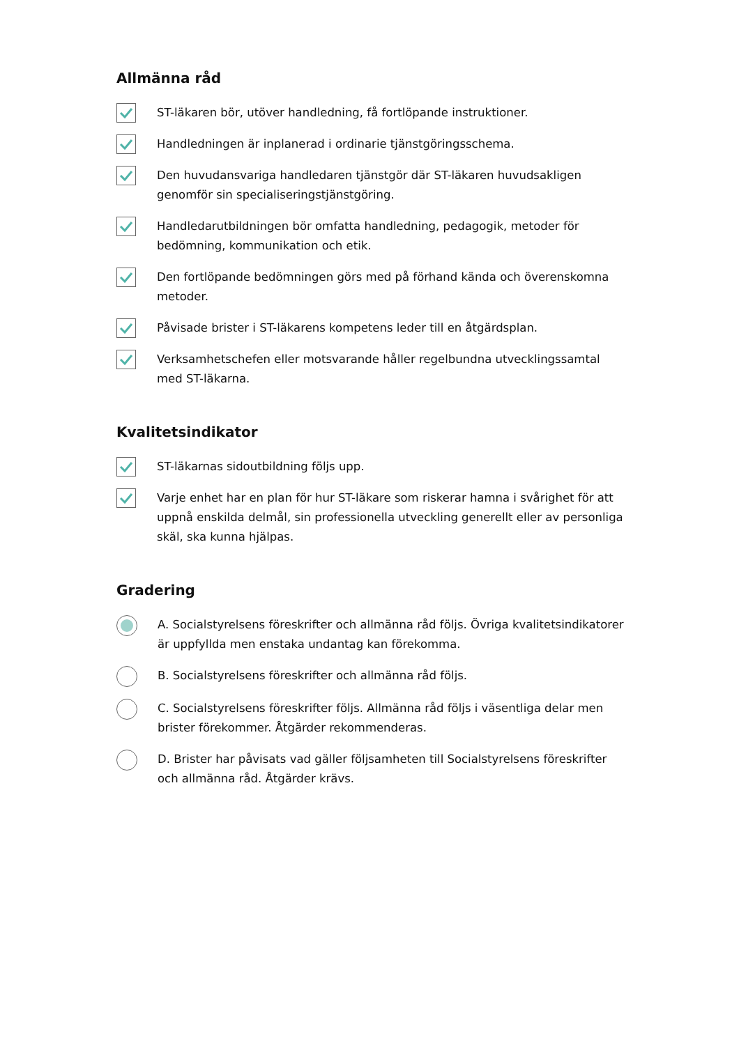Allmänna råd
ST-läkaren bör, utöver handledning, få fortlöpande instruktioner.
Handledningen är inplanerad i ordinarie tjänstgöringsschema.
Den huvudansvariga handledaren tjänstgör där ST-läkaren huvudsakligen genomför sin specialiseringstjänstgöring.
Handledarutbildningen bör omfatta handledning, pedagogik, metoder för bedömning, kommunikation och etik.
Den fortlöpande bedömningen görs med på förhand kända och överenskomna metoder.
Påvisade brister i ST-läkarens kompetens leder till en åtgärdsplan.
Verksamhetschefen eller motsvarande håller regelbundna utvecklingssamtal med ST-läkarna.
Kvalitetsindikator
ST-läkarnas sidoutbildning följs upp.
Varje enhet har en plan för hur ST-läkare som riskerar hamna i svårighet för att uppnå enskilda delmål, sin professionella utveckling generellt eller av personliga skäl, ska kunna hjälpas.
Gradering
A. Socialstyrelsens föreskrifter och allmänna råd följs. Övriga kvalitetsindikatorer är uppfyllda men enstaka undantag kan förekomma.
B. Socialstyrelsens föreskrifter och allmänna råd följs.
C. Socialstyrelsens föreskrifter följs. Allmänna råd följs i väsentliga delar men brister förekommer. Åtgärder rekommenderas.
D. Brister har påvisats vad gäller följsamheten till Socialstyrelsens föreskrifter och allmänna råd. Åtgärder krävs.